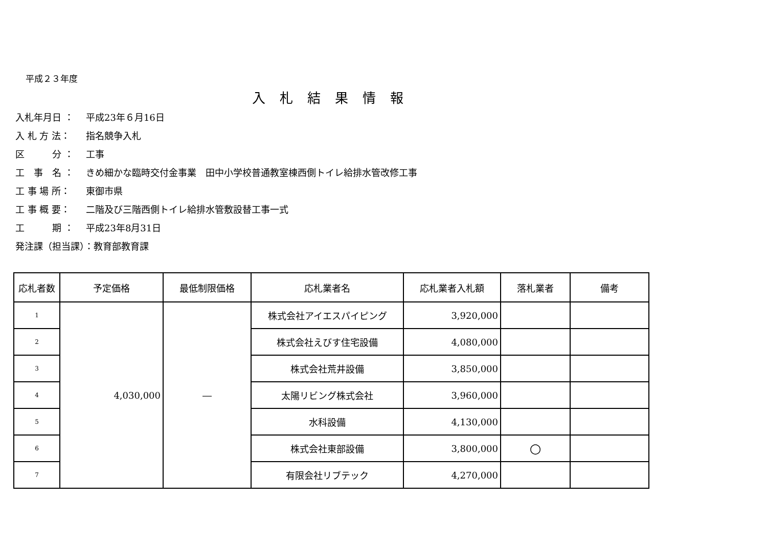平成２３年度
入札結果情報
入札年月日 ： 平成23年６月16日
入 札 方 法： 指名競争入札
区　　　分 ： 工事
工　事　名 ： きめ細かな臨時交付金事業　田中小学校普通教室棟西側トイレ給排水管改修工事
工 事 場 所： 東御市県
工 事 概 要： 二階及び三階西側トイレ給排水管敷設替工事一式
工　　　期 ： 平成23年8月31日
発注課（担当課）：教育部教育課
| 応札者数 | 予定価格 | 最低制限価格 | 応札業者名 | 応札業者入札額 | 落札業者 | 備考 |
| --- | --- | --- | --- | --- | --- | --- |
| 1 | 4,030,000 | ― | 株式会社アイエスパイピング | 3,920,000 | | |
| 2 | | | 株式会社えびす住宅設備 | 4,080,000 | | |
| 3 | | | 株式会社荒井設備 | 3,850,000 | | |
| 4 | | | 太陽リビング株式会社 | 3,960,000 | | |
| 5 | | | 水科設備 | 4,130,000 | | |
| 6 | | | 株式会社東部設備 | 3,800,000 | ○ | |
| 7 | | | 有限会社リブテック | 4,270,000 | | |